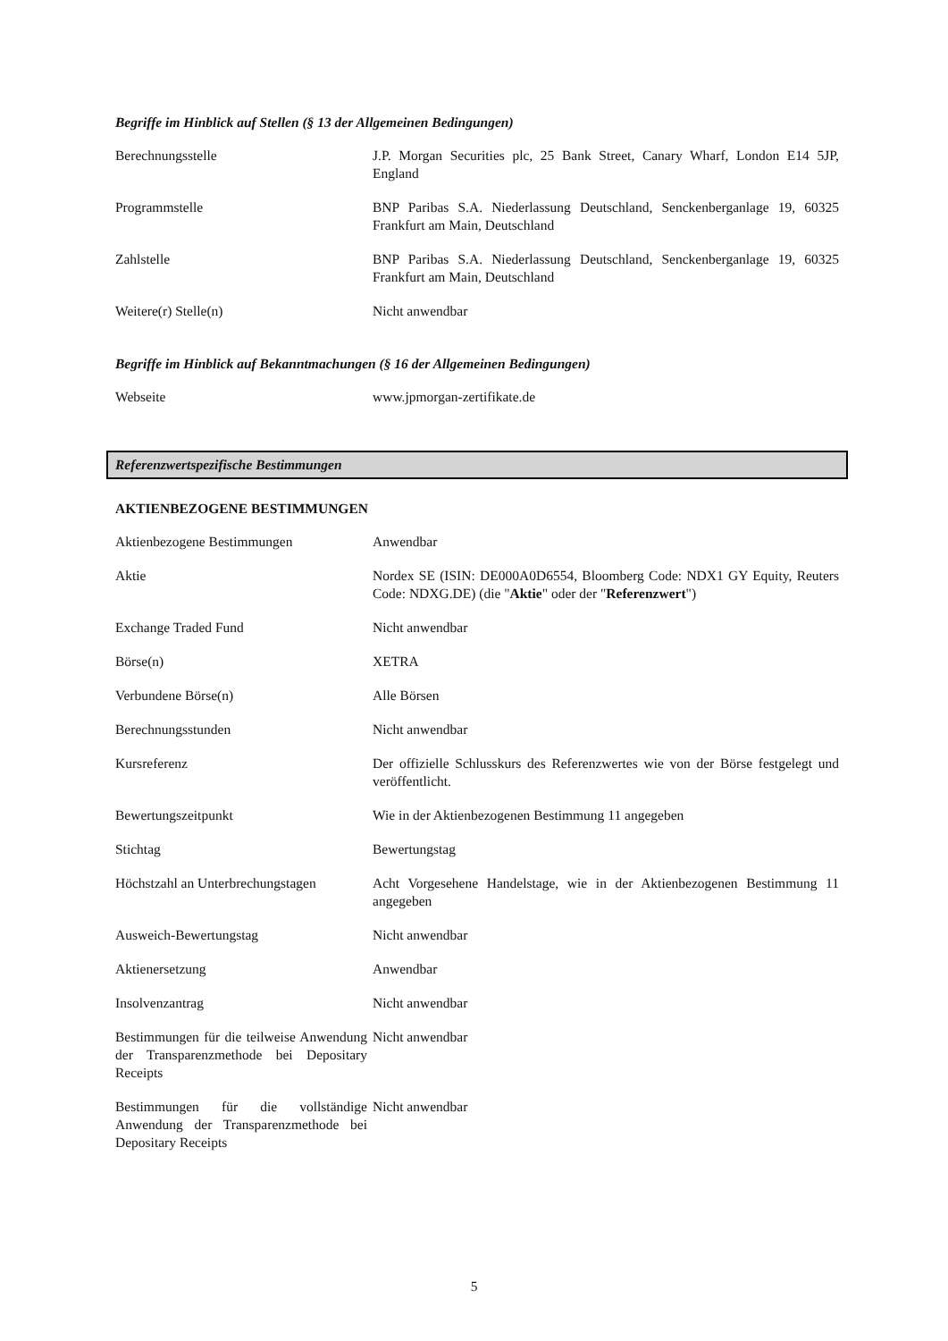Begriffe im Hinblick auf Stellen (§ 13 der Allgemeinen Bedingungen)
| Berechnungsstelle | J.P. Morgan Securities plc, 25 Bank Street, Canary Wharf, London E14 5JP, England |
| Programmstelle | BNP Paribas S.A. Niederlassung Deutschland, Senckenberganlage 19, 60325 Frankfurt am Main, Deutschland |
| Zahlstelle | BNP Paribas S.A. Niederlassung Deutschland, Senckenberganlage 19, 60325 Frankfurt am Main, Deutschland |
| Weitere(r) Stelle(n) | Nicht anwendbar |
Begriffe im Hinblick auf Bekanntmachungen (§ 16 der Allgemeinen Bedingungen)
| Webseite | www.jpmorgan-zertifikate.de |
Referenzwertspezifische Bestimmungen
AKTIENBEZOGENE BESTIMMUNGEN
| Aktienbezogene Bestimmungen | Anwendbar |
| Aktie | Nordex SE (ISIN: DE000A0D6554, Bloomberg Code: NDX1 GY Equity, Reuters Code: NDXG.DE) (die " Aktie " oder der " Referenzwert ") |
| Exchange Traded Fund | Nicht anwendbar |
| Börse(n) | XETRA |
| Verbundene Börse(n) | Alle Börsen |
| Berechnungsstunden | Nicht anwendbar |
| Kursreferenz | Der offizielle Schlusskurs des Referenzwertes wie von der Börse festgelegt und veröffentlicht. |
| Bewertungszeitpunkt | Wie in der Aktienbezogenen Bestimmung 11 angegeben |
| Stichtag | Bewertungstag |
| Höchstzahl an Unterbrechungstagen | Acht Vorgesehene Handelstage, wie in der Aktienbezogenen Bestimmung 11 angegeben |
| Ausweich-Bewertungstag | Nicht anwendbar |
| Aktienersetzung | Anwendbar |
| Insolvenzantrag | Nicht anwendbar |
| Bestimmungen für die teilweise Anwendung der Transparenzmethode bei Depositary Receipts | Nicht anwendbar |
| Bestimmungen für die vollständige Anwendung der Transparenzmethode bei Depositary Receipts | Nicht anwendbar |
5